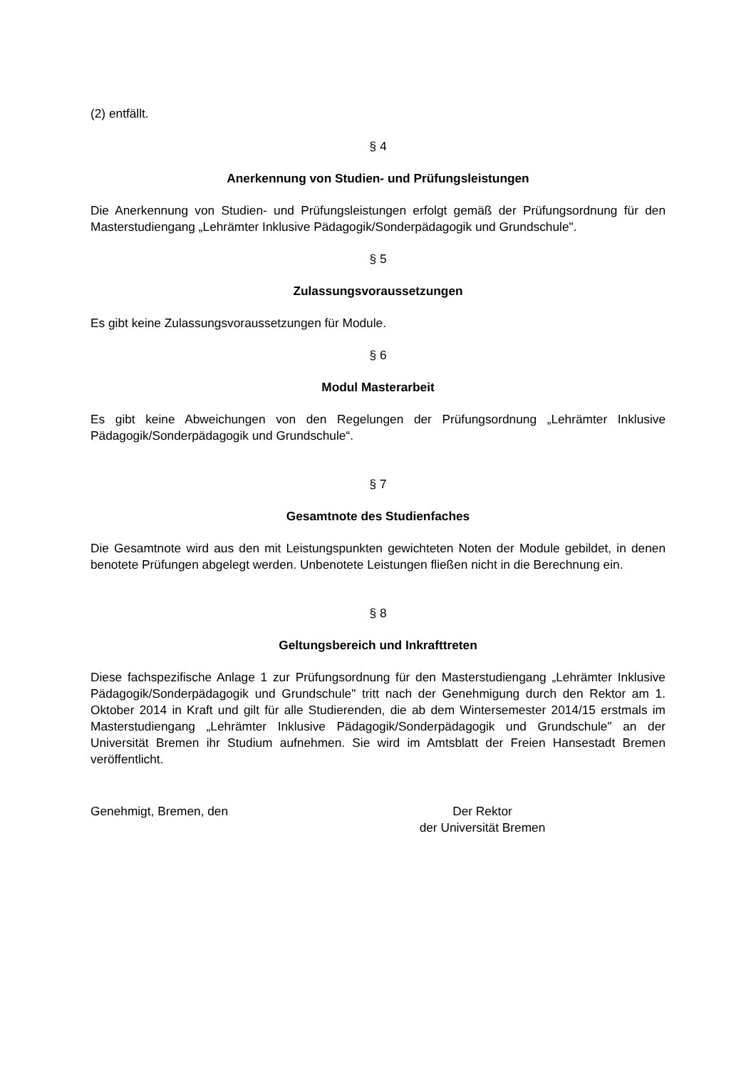(2) entfällt.
§ 4
Anerkennung von Studien- und Prüfungsleistungen
Die Anerkennung von Studien- und Prüfungsleistungen erfolgt gemäß der Prüfungsordnung für den Masterstudiengang „Lehrämter Inklusive Pädagogik/Sonderpädagogik und Grundschule".
§ 5
Zulassungsvoraussetzungen
Es gibt keine Zulassungsvoraussetzungen für Module.
§ 6
Modul Masterarbeit
Es gibt keine Abweichungen von den Regelungen der Prüfungsordnung „Lehrämter Inklusive Pädagogik/Sonderpädagogik und Grundschule“.
§ 7
Gesamtnote des Studienfaches
Die Gesamtnote wird aus den mit Leistungspunkten gewichteten Noten der Module gebildet, in denen benotete Prüfungen abgelegt werden. Unbenotete Leistungen fließen nicht in die Berechnung ein.
§ 8
Geltungsbereich und Inkrafttreten
Diese fachspezifische Anlage 1 zur Prüfungsordnung für den Masterstudiengang „Lehrämter Inklusive Pädagogik/Sonderpädagogik und Grundschule" tritt nach der Genehmigung durch den Rektor am 1. Oktober 2014 in Kraft und gilt für alle Studierenden, die ab dem Wintersemester 2014/15 erstmals im Masterstudiengang „Lehrämter Inklusive Pädagogik/Sonderpädagogik und Grundschule" an der Universität Bremen ihr Studium aufnehmen. Sie wird im Amtsblatt der Freien Hansestadt Bremen veröffentlicht.
Genehmigt, Bremen, den Der Rektor
der Universität Bremen